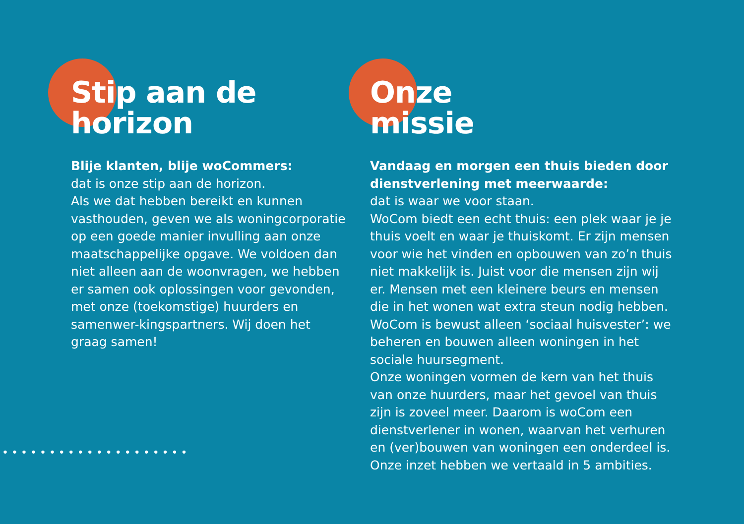Stip aan de
horizon
Blije klanten, blije woCommers:
dat is onze stip aan de horizon.
Als we dat hebben bereikt en kunnen vasthouden, geven we als woningcorporatie op een goede manier invulling aan onze maatschappelijke opgave. We voldoen dan niet alleen aan de woonvragen, we hebben er samen ook oplossingen voor gevonden, met onze (toekomstige) huurders en samenwer-kingspartners. Wij doen het graag samen!
Onze
missie
Vandaag en morgen een thuis bieden door dienstverlening met meerwaarde:
dat is waar we voor staan.
WoCom biedt een echt thuis: een plek waar je je thuis voelt en waar je thuiskomt. Er zijn mensen voor wie het vinden en opbouwen van zo’n thuis niet makkelijk is. Juist voor die mensen zijn wij er. Mensen met een kleinere beurs en mensen die in het wonen wat extra steun nodig hebben. WoCom is bewust alleen ‘sociaal huisvester’: we beheren en bouwen alleen woningen in het sociale huursegment.
Onze woningen vormen de kern van het thuis van onze huurders, maar het gevoel van thuis zijn is zoveel meer. Daarom is woCom een dienstverlener in wonen, waarvan het verhuren en (ver)bouwen van woningen een onderdeel is. Onze inzet hebben we vertaald in 5 ambities.
••••••••••••••••••••